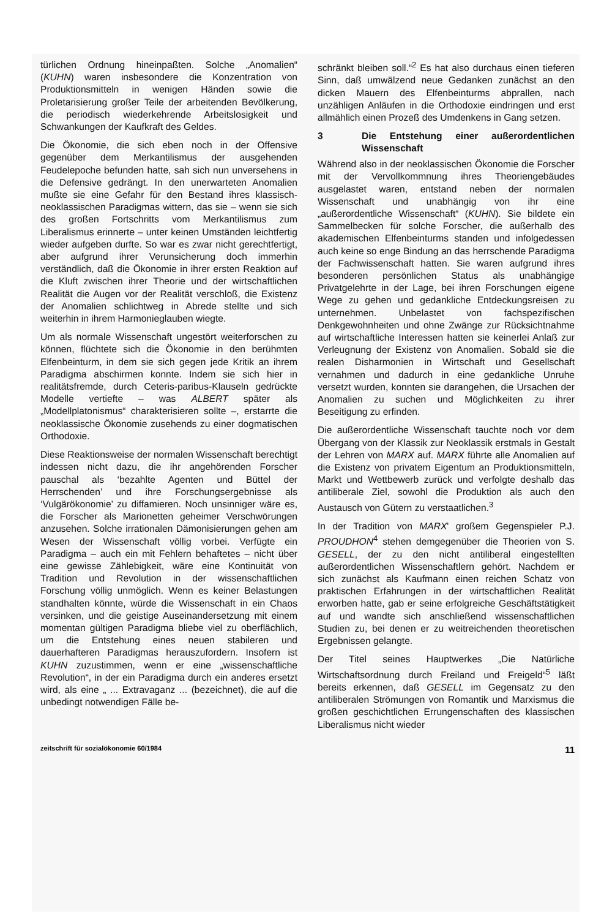türlichen Ordnung hineinpaßten. Solche „Anomalien“ (KUHN) waren insbesondere die Konzentration von Produktionsmitteln in wenigen Händen sowie die Proletarisierung großer Teile der arbeitenden Bevölkerung, die periodisch wiederkehrende Arbeitslosigkeit und Schwankungen der Kaufkraft des Geldes.
Die Ökonomie, die sich eben noch in der Offensive gegenüber dem Merkantilismus der ausgehenden Feudelepoche befunden hatte, sah sich nun unversehens in die Defensive gedrängt. In den unerwarteten Anomalien mußte sie eine Gefahr für den Bestand ihres klassisch-neoklassischen Paradigmas wittern, das sie – wenn sie sich des großen Fortschritts vom Merkantilismus zum Liberalismus erinnerte – unter keinen Umständen leichtfertig wieder aufgeben durfte. So war es zwar nicht gerechtfertigt, aber aufgrund ihrer Verunsicherung doch immerhin verständlich, daß die Ökonomie in ihrer ersten Reaktion auf die Kluft zwischen ihrer Theorie und der wirtschaftlichen Realität die Augen vor der Realität verschloß, die Existenz der Anomalien schlichtweg in Abrede stellte und sich weiterhin in ihrem Harmonieglauben wiegte.
Um als normale Wissenschaft ungestört weiterforschen zu können, flüchtete sich die Ökonomie in den berühmten Elfenbeinturm, in dem sie sich gegen jede Kritik an ihrem Paradigma abschirmen konnte. Indem sie sich hier in realitätsfremde, durch Ceteris-paribus-Klauseln gedrückte Modelle vertiefte – was ALBERT später als „Modellplatonismus“ charakterisieren sollte –, erstarrte die neoklassische Ökonomie zusehends zu einer dogmatischen Orthodoxie.
Diese Reaktionsweise der normalen Wissenschaft berechtigt indessen nicht dazu, die ihr angehörenden Forscher pauschal als ‘bezahlte Agenten und Büttel der Herrschenden’ und ihre Forschungsergebnisse als ‘Vulgärökonomie’ zu diffamieren. Noch unsinniger wäre es, die Forscher als Marionetten geheimer Verschwörungen anzusehen. Solche irrationalen Dämonisierungen gehen am Wesen der Wissenschaft völlig vorbei. Verfügte ein Paradigma – auch ein mit Fehlern behaftetes – nicht über eine gewisse Zählebigkeit, wäre eine Kontinuität von Tradition und Revolution in der wissenschaftlichen Forschung völlig unmöglich. Wenn es keiner Belastungen standhalten könnte, würde die Wissenschaft in ein Chaos versinken, und die geistige Auseinandersetzung mit einem momentan gültigen Paradigma bliebe viel zu oberflächlich, um die Entstehung eines neuen stabileren und dauerhafteren Paradigmas herauszufordern. Insofern ist KUHN zuzustimmen, wenn er eine „wissenschaftliche Revolution“, in der ein Paradigma durch ein anderes ersetzt wird, als eine „ ... Extravaganz ... (bezeichnet), die auf die unbedingt notwendigen Fälle be-
schränkt bleiben soll.“<sup>2</sup> Es hat also durchaus einen tieferen Sinn, daß umwälzend neue Gedanken zunächst an den dicken Mauern des Elfenbeinturms abprallen, nach unzähligen Anläufen in die Orthodoxie eindringen und erst allmählich einen Prozeß des Umdenkens in Gang setzen.
3 Die Entstehung einer außerordentlichen Wissenschaft
Während also in der neoklassischen Ökonomie die Forscher mit der Vervollkommnung ihres Theoriengebäudes ausgelastet waren, entstand neben der normalen Wissenschaft und unabhängig von ihr eine „außerordentliche Wissenschaft“ (KUHN). Sie bildete ein Sammelbecken für solche Forscher, die außerhalb des akademischen Elfenbeinturms standen und infolgedessen auch keine so enge Bindung an das herrschende Paradigma der Fachwissenschaft hatten. Sie waren aufgrund ihres besonderen persönlichen Status als unabhängige Privatgelehrte in der Lage, bei ihren Forschungen eigene Wege zu gehen und gedankliche Entdeckungsreisen zu unternehmen. Unbelastet von fachspezifischen Denkgewohnheiten und ohne Zwänge zur Rücksichtnahme auf wirtschaftliche Interessen hatten sie keinerlei Anlaß zur Verleugnung der Existenz von Anomalien. Sobald sie die realen Disharmonien in Wirtschaft und Gesellschaft vernahmen und dadurch in eine gedankliche Unruhe versetzt wurden, konnten sie darangehen, die Ursachen der Anomalien zu suchen und Möglichkeiten zu ihrer Beseitigung zu erfinden.
Die außerordentliche Wissenschaft tauchte noch vor dem Übergang von der Klassik zur Neoklassik erstmals in Gestalt der Lehren von MARX auf. MARX führte alle Anomalien auf die Existenz von privatem Eigentum an Produktionsmitteln, Markt und Wettbewerb zurück und verfolgte deshalb das antiliberale Ziel, sowohl die Produktion als auch den Austausch von Gütern zu verstaatlichen.<sup>3</sup>
In der Tradition von MARX' großem Gegenspieler P.J. PROUDHON<sup>4</sup> stehen demgegenüber die Theorien von S. GESELL, der zu den nicht antiliberal eingestellten außerordentlichen Wissenschaftlern gehört. Nachdem er sich zunächst als Kaufmann einen reichen Schatz von praktischen Erfahrungen in der wirtschaftlichen Realität erworben hatte, gab er seine erfolgreiche Geschäftstätigkeit auf und wandte sich anschließend wissenschaftlichen Studien zu, bei denen er zu weitreichenden theoretischen Ergebnissen gelangte.
Der Titel seines Hauptwerkes „Die Natürliche Wirtschaftsordnung durch Freiland und Freigeld“<sup>5</sup> läßt bereits erkennen, daß GESELL im Gegensatz zu den antiliberalen Strömungen von Romantik und Marxismus die großen geschichtlichen Errungenschaften des klassischen Liberalismus nicht wieder
zeitschrift für sozialökonomie 60/1984 11